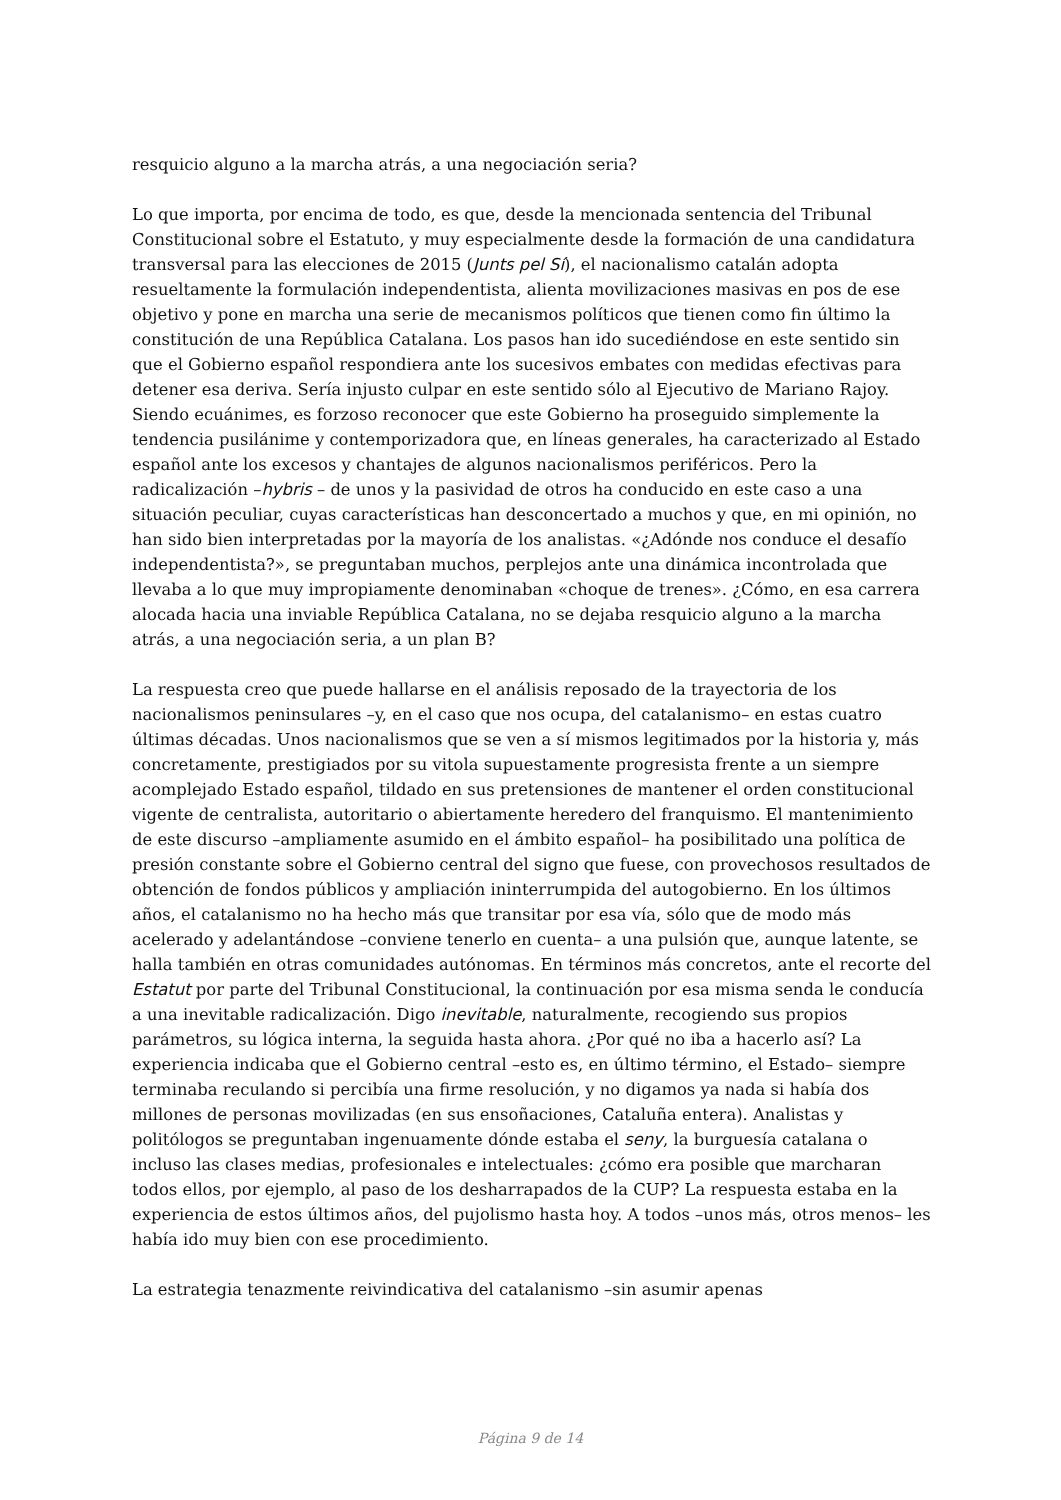resquicio alguno a la marcha atrás, a una negociación seria?
Lo que importa, por encima de todo, es que, desde la mencionada sentencia del Tribunal Constitucional sobre el Estatuto, y muy especialmente desde la formación de una candidatura transversal para las elecciones de 2015 (Junts pel Sí), el nacionalismo catalán adopta resueltamente la formulación independentista, alienta movilizaciones masivas en pos de ese objetivo y pone en marcha una serie de mecanismos políticos que tienen como fin último la constitución de una República Catalana. Los pasos han ido sucediéndose en este sentido sin que el Gobierno español respondiera ante los sucesivos embates con medidas efectivas para detener esa deriva. Sería injusto culpar en este sentido sólo al Ejecutivo de Mariano Rajoy. Siendo ecuánimes, es forzoso reconocer que este Gobierno ha proseguido simplemente la tendencia pusilánime y contemporizadora que, en líneas generales, ha caracterizado al Estado español ante los excesos y chantajes de algunos nacionalismos periféricos. Pero la radicalización –hybris – de unos y la pasividad de otros ha conducido en este caso a una situación peculiar, cuyas características han desconcertado a muchos y que, en mi opinión, no han sido bien interpretadas por la mayoría de los analistas. «¿Adónde nos conduce el desafío independentista?», se preguntaban muchos, perplejos ante una dinámica incontrolada que llevaba a lo que muy impropiamente denominaban «choque de trenes». ¿Cómo, en esa carrera alocada hacia una inviable República Catalana, no se dejaba resquicio alguno a la marcha atrás, a una negociación seria, a un plan B?
La respuesta creo que puede hallarse en el análisis reposado de la trayectoria de los nacionalismos peninsulares –y, en el caso que nos ocupa, del catalanismo– en estas cuatro últimas décadas. Unos nacionalismos que se ven a sí mismos legitimados por la historia y, más concretamente, prestigiados por su vitola supuestamente progresista frente a un siempre acomplejado Estado español, tildado en sus pretensiones de mantener el orden constitucional vigente de centralista, autoritario o abiertamente heredero del franquismo. El mantenimiento de este discurso –ampliamente asumido en el ámbito español– ha posibilitado una política de presión constante sobre el Gobierno central del signo que fuese, con provechosos resultados de obtención de fondos públicos y ampliación ininterrumpida del autogobierno. En los últimos años, el catalanismo no ha hecho más que transitar por esa vía, sólo que de modo más acelerado y adelantándose –conviene tenerlo en cuenta– a una pulsión que, aunque latente, se halla también en otras comunidades autónomas. En términos más concretos, ante el recorte del Estatut por parte del Tribunal Constitucional, la continuación por esa misma senda le conducía a una inevitable radicalización. Digo inevitable, naturalmente, recogiendo sus propios parámetros, su lógica interna, la seguida hasta ahora. ¿Por qué no iba a hacerlo así? La experiencia indicaba que el Gobierno central –esto es, en último término, el Estado– siempre terminaba reculando si percibía una firme resolución, y no digamos ya nada si había dos millones de personas movilizadas (en sus ensoñaciones, Cataluña entera). Analistas y politólogos se preguntaban ingenuamente dónde estaba el seny, la burguesía catalana o incluso las clases medias, profesionales e intelectuales: ¿cómo era posible que marcharan todos ellos, por ejemplo, al paso de los desharrapados de la CUP? La respuesta estaba en la experiencia de estos últimos años, del pujolismo hasta hoy. A todos –unos más, otros menos– les había ido muy bien con ese procedimiento.
La estrategia tenazmente reivindicativa del catalanismo –sin asumir apenas
Página 9 de 14